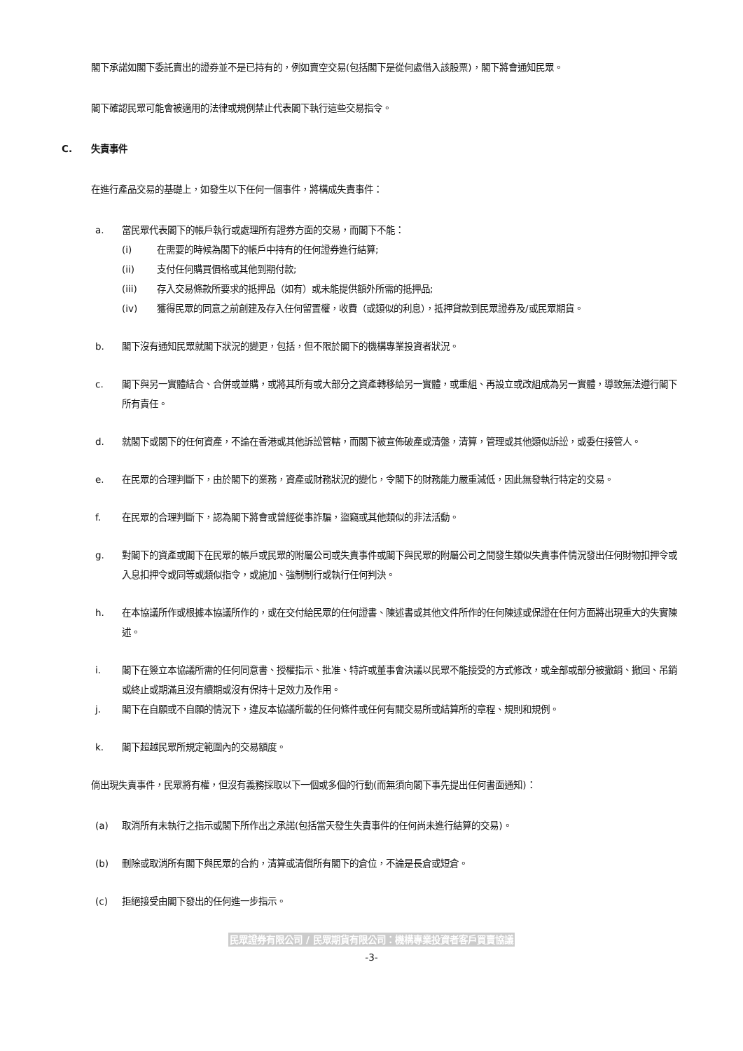閣下承諾如閣下委託賣出的證券並不是已持有的，例如賣空交易(包括閣下是從何處借入該股票)，閣下將會通知民眾。
閣下確認民眾可能會被適用的法律或規例禁止代表閣下執行這些交易指令。
C. 失責事件
在進行產品交易的基礎上，如發生以下任何一個事件，將構成失責事件：
a. 當民眾代表閣下的帳戶執行或處理所有證券方面的交易，而閣下不能：
(i) 在需要的時候為閣下的帳戶中持有的任何證券進行結算;
(ii) 支付任何購買價格或其他到期付款;
(iii) 存入交易條款所要求的抵押品（如有）或未能提供額外所需的抵押品;
(iv) 獲得民眾的同意之前創建及存入任何留置權，收費（或類似的利息），抵押貸款到民眾證券及/或民眾期貨。
b. 閣下沒有通知民眾就閣下狀況的變更，包括，但不限於閣下的機構專業投資者狀況。
c. 閣下與另一實體結合、合併或並購，或將其所有或大部分之資產轉移給另一實體，或重組、再設立或改組成為另一實體，導致無法遵行閣下所有責任。
d. 就閣下或閣下的任何資產，不論在香港或其他訴訟管轄，而閣下被宣佈破產或清盤，清算，管理或其他類似訴訟，或委任接管人。
e. 在民眾的合理判斷下，由於閣下的業務，資產或財務狀況的變化，令閣下的財務能力嚴重減低，因此無發執行特定的交易。
f. 在民眾的合理判斷下，認為閣下將會或曾經從事詐騙，盜竊或其他類似的非法活動。
g. 對閣下的資產或閣下在民眾的帳戶或民眾的附屬公司或失責事件或閣下與民眾的附屬公司之間發生類似失責事件情況發出任何財物扣押令或入息扣押令或同等或類似指令，或施加、強制制行或執行任何判決。
h. 在本協議所作或根據本協議所作的，或在交付給民眾的任何證書、陳述書或其他文件所作的任何陳述或保證在任何方面將出現重大的失實陳述。
i. 閣下在簽立本協議所需的任何同意書、授權指示、批准、特許或董事會決議以民眾不能接受的方式修改，或全部或部分被撤銷、撤回、吊銷或終止或期滿且沒有續期或沒有保持十足效力及作用。
j. 閣下在自願或不自願的情況下，違反本協議所載的任何條件或任何有關交易所或結算所的章程、規則和規例。
k. 閣下超越民眾所規定範圍內的交易額度。
倘出現失責事件，民眾將有權，但沒有義務採取以下一個或多個的行動(而無須向閣下事先提出任何書面通知)：
(a) 取消所有未執行之指示或閣下所作出之承諾(包括當天發生失責事件的任何尚未進行結算的交易)。
(b) 刪除或取消所有閣下與民眾的合約，清算或清償所有閣下的倉位，不論是長倉或短倉。
(c) 拒絕接受由閣下發出的任何進一步指示。
民眾證券有限公司 / 民眾期貨有限公司：機構專業投資者客戶買賣協議
-3-